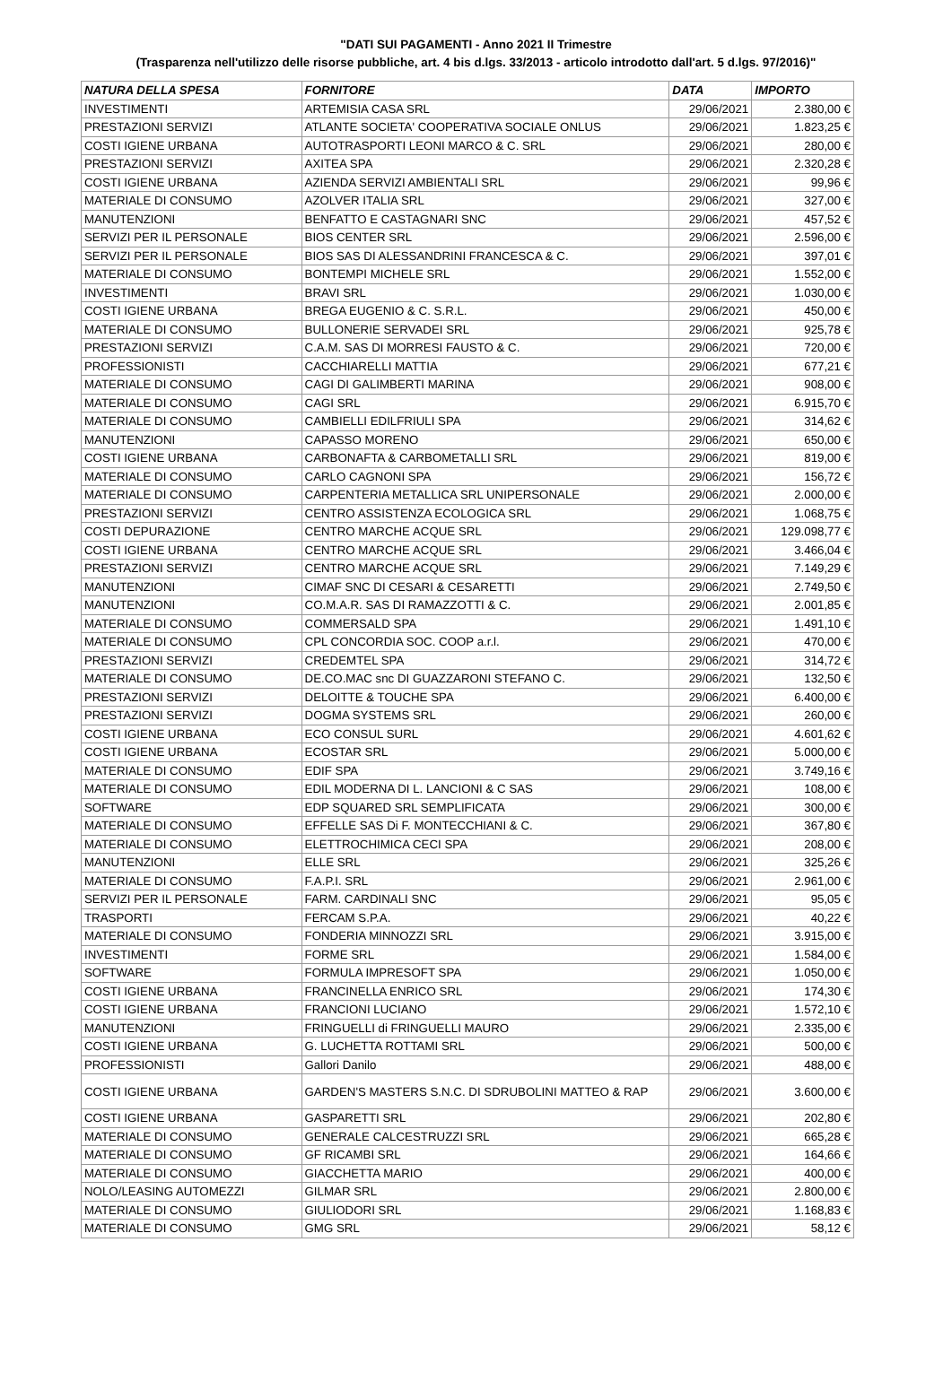"DATI SUI PAGAMENTI - Anno 2021 II Trimestre
(Trasparenza nell'utilizzo delle risorse pubbliche, art. 4 bis d.lgs. 33/2013 - articolo introdotto dall'art. 5 d.lgs. 97/2016)"
| NATURA DELLA SPESA | FORNITORE | DATA | IMPORTO |
| --- | --- | --- | --- |
| INVESTIMENTI | ARTEMISIA CASA SRL | 29/06/2021 | 2.380,00 € |
| PRESTAZIONI SERVIZI | ATLANTE SOCIETA' COOPERATIVA SOCIALE ONLUS | 29/06/2021 | 1.823,25 € |
| COSTI IGIENE URBANA | AUTOTRASPORTI LEONI MARCO & C. SRL | 29/06/2021 | 280,00 € |
| PRESTAZIONI SERVIZI | AXITEA SPA | 29/06/2021 | 2.320,28 € |
| COSTI IGIENE URBANA | AZIENDA SERVIZI AMBIENTALI SRL | 29/06/2021 | 99,96 € |
| MATERIALE DI CONSUMO | AZOLVER ITALIA SRL | 29/06/2021 | 327,00 € |
| MANUTENZIONI | BENFATTO E CASTAGNARI SNC | 29/06/2021 | 457,52 € |
| SERVIZI PER IL PERSONALE | BIOS CENTER SRL | 29/06/2021 | 2.596,00 € |
| SERVIZI PER IL PERSONALE | BIOS SAS DI ALESSANDRINI FRANCESCA & C. | 29/06/2021 | 397,01 € |
| MATERIALE DI CONSUMO | BONTEMPI MICHELE SRL | 29/06/2021 | 1.552,00 € |
| INVESTIMENTI | BRAVI SRL | 29/06/2021 | 1.030,00 € |
| COSTI IGIENE URBANA | BREGA EUGENIO & C. S.R.L. | 29/06/2021 | 450,00 € |
| MATERIALE DI CONSUMO | BULLONERIE SERVADEI SRL | 29/06/2021 | 925,78 € |
| PRESTAZIONI SERVIZI | C.A.M. SAS DI MORRESI FAUSTO & C. | 29/06/2021 | 720,00 € |
| PROFESSIONISTI | CACCHIARELLI MATTIA | 29/06/2021 | 677,21 € |
| MATERIALE DI CONSUMO | CAGI DI GALIMBERTI MARINA | 29/06/2021 | 908,00 € |
| MATERIALE DI CONSUMO | CAGI SRL | 29/06/2021 | 6.915,70 € |
| MATERIALE DI CONSUMO | CAMBIELLI EDILFRIULI SPA | 29/06/2021 | 314,62 € |
| MANUTENZIONI | CAPASSO MORENO | 29/06/2021 | 650,00 € |
| COSTI IGIENE URBANA | CARBONAFTA & CARBOMETALLI SRL | 29/06/2021 | 819,00 € |
| MATERIALE DI CONSUMO | CARLO CAGNONI SPA | 29/06/2021 | 156,72 € |
| MATERIALE DI CONSUMO | CARPENTERIA METALLICA SRL UNIPERSONALE | 29/06/2021 | 2.000,00 € |
| PRESTAZIONI SERVIZI | CENTRO ASSISTENZA ECOLOGICA SRL | 29/06/2021 | 1.068,75 € |
| COSTI DEPURAZIONE | CENTRO MARCHE ACQUE SRL | 29/06/2021 | 129.098,77 € |
| COSTI IGIENE URBANA | CENTRO MARCHE ACQUE SRL | 29/06/2021 | 3.466,04 € |
| PRESTAZIONI SERVIZI | CENTRO MARCHE ACQUE SRL | 29/06/2021 | 7.149,29 € |
| MANUTENZIONI | CIMAF SNC DI CESARI & CESARETTI | 29/06/2021 | 2.749,50 € |
| MANUTENZIONI | CO.M.A.R. SAS DI RAMAZZOTTI & C. | 29/06/2021 | 2.001,85 € |
| MATERIALE DI CONSUMO | COMMERSALD SPA | 29/06/2021 | 1.491,10 € |
| MATERIALE DI CONSUMO | CPL CONCORDIA SOC. COOP a.r.l. | 29/06/2021 | 470,00 € |
| PRESTAZIONI SERVIZI | CREDEMTEL SPA | 29/06/2021 | 314,72 € |
| MATERIALE DI CONSUMO | DE.CO.MAC snc DI GUAZZARONI STEFANO C. | 29/06/2021 | 132,50 € |
| PRESTAZIONI SERVIZI | DELOITTE & TOUCHE SPA | 29/06/2021 | 6.400,00 € |
| PRESTAZIONI SERVIZI | DOGMA SYSTEMS SRL | 29/06/2021 | 260,00 € |
| COSTI IGIENE URBANA | ECO CONSUL SURL | 29/06/2021 | 4.601,62 € |
| COSTI IGIENE URBANA | ECOSTAR SRL | 29/06/2021 | 5.000,00 € |
| MATERIALE DI CONSUMO | EDIF SPA | 29/06/2021 | 3.749,16 € |
| MATERIALE DI CONSUMO | EDIL MODERNA DI L. LANCIONI & C SAS | 29/06/2021 | 108,00 € |
| SOFTWARE | EDP SQUARED SRL SEMPLIFICATA | 29/06/2021 | 300,00 € |
| MATERIALE DI CONSUMO | EFFELLE SAS Di F. MONTECCHIANI & C. | 29/06/2021 | 367,80 € |
| MATERIALE DI CONSUMO | ELETTROCHIMICA CECI SPA | 29/06/2021 | 208,00 € |
| MANUTENZIONI | ELLE SRL | 29/06/2021 | 325,26 € |
| MATERIALE DI CONSUMO | F.A.P.I. SRL | 29/06/2021 | 2.961,00 € |
| SERVIZI PER IL PERSONALE | FARM. CARDINALI SNC | 29/06/2021 | 95,05 € |
| TRASPORTI | FERCAM S.P.A. | 29/06/2021 | 40,22 € |
| MATERIALE DI CONSUMO | FONDERIA MINNOZZI SRL | 29/06/2021 | 3.915,00 € |
| INVESTIMENTI | FORME SRL | 29/06/2021 | 1.584,00 € |
| SOFTWARE | FORMULA IMPRESOFT SPA | 29/06/2021 | 1.050,00 € |
| COSTI IGIENE URBANA | FRANCINELLA ENRICO SRL | 29/06/2021 | 174,30 € |
| COSTI IGIENE URBANA | FRANCIONI LUCIANO | 29/06/2021 | 1.572,10 € |
| MANUTENZIONI | FRINGUELLI di FRINGUELLI MAURO | 29/06/2021 | 2.335,00 € |
| COSTI IGIENE URBANA | G. LUCHETTA ROTTAMI SRL | 29/06/2021 | 500,00 € |
| PROFESSIONISTI | Gallori Danilo | 29/06/2021 | 488,00 € |
| COSTI IGIENE URBANA | GARDEN'S MASTERS S.N.C. DI SDRUBOLINI MATTEO & RAP | 29/06/2021 | 3.600,00 € |
| COSTI IGIENE URBANA | GASPARETTI SRL | 29/06/2021 | 202,80 € |
| MATERIALE DI CONSUMO | GENERALE CALCESTRUZZI SRL | 29/06/2021 | 665,28 € |
| MATERIALE DI CONSUMO | GF RICAMBI SRL | 29/06/2021 | 164,66 € |
| MATERIALE DI CONSUMO | GIACCHETTA MARIO | 29/06/2021 | 400,00 € |
| NOLO/LEASING AUTOMEZZI | GILMAR SRL | 29/06/2021 | 2.800,00 € |
| MATERIALE DI CONSUMO | GIULIODORI SRL | 29/06/2021 | 1.168,83 € |
| MATERIALE DI CONSUMO | GMG SRL | 29/06/2021 | 58,12 € |